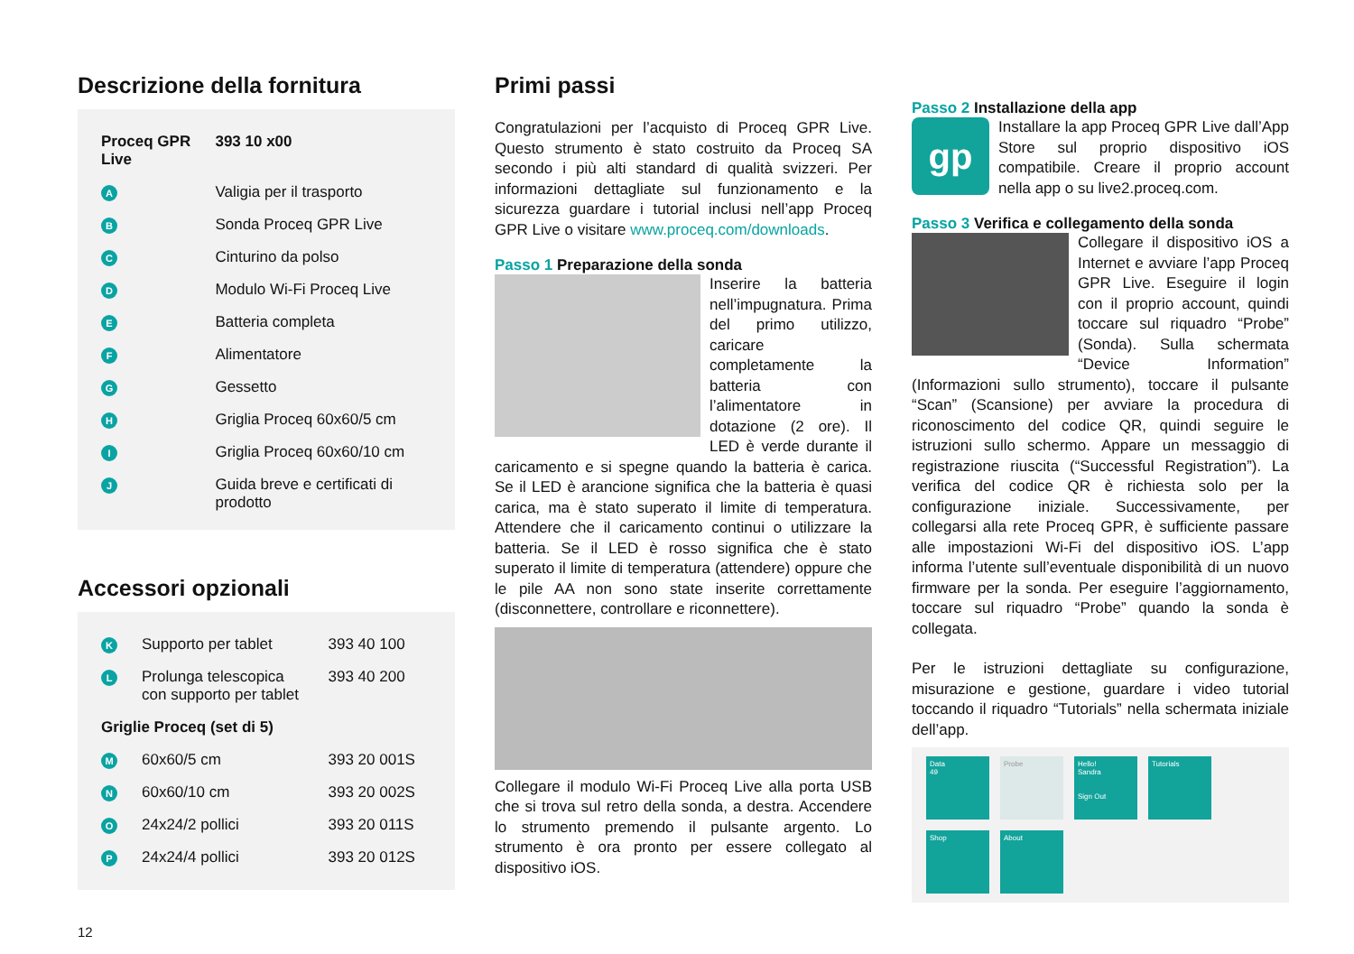Descrizione della fornitura
| Proceq GPR Live | | 393 10 x00 |
| A | Valigia per il trasporto | |
| B | Sonda Proceq GPR Live | |
| C | Cinturino da polso | |
| D | Modulo Wi-Fi Proceq Live | |
| E | Batteria completa | |
| F | Alimentatore | |
| G | Gessetto | |
| H | Griglia Proceq 60x60/5 cm | |
| I | Griglia Proceq 60x60/10 cm | |
| J | Guida breve e certificati di prodotto | |
Accessori opzionali
| K | Supporto per tablet | 393 40 100 |
| L | Prolunga telescopica con supporto per tablet | 393 40 200 |
| Griglie Proceq (set di 5) | | |
| M | 60x60/5 cm | 393 20 001S |
| N | 60x60/10 cm | 393 20 002S |
| O | 24x24/2 pollici | 393 20 011S |
| P | 24x24/4 pollici | 393 20 012S |
12
Primi passi
Congratulazioni per l’acquisto di Proceq GPR Live. Questo strumento è stato costruito da Proceq SA secondo i più alti standard di qualità svizzeri. Per informazioni dettagliate sul funzionamento e la sicurezza guardare i tutorial inclusi nell’app Proceq GPR Live o visitare www.proceq.com/downloads.
Passo 1 Preparazione della sonda
Inserire la batteria nell’impugnatura. Prima del primo utilizzo, caricare completamente la batteria con l’alimentatore in dotazione (2 ore). Il LED è verde durante il caricamento e si spegne quando la batteria è carica. Se il LED è arancione significa che la batteria è quasi carica, ma è stato superato il limite di temperatura. Attendere che il caricamento continui o utilizzare la batteria. Se il LED è rosso significa che è stato superato il limite di temperatura (attendere) oppure che le pile AA non sono state inserite correttamente (disconnettere, controllare e riconnettere).
Collegare il modulo Wi-Fi Proceq Live alla porta USB che si trova sul retro della sonda, a destra. Accendere lo strumento premendo il pulsante argento. Lo strumento è ora pronto per essere collegato al dispositivo iOS.
Passo 2 Installazione della app
gp Installare la app Proceq GPR Live dall’App Store sul proprio dispositivo iOS compatibile. Creare il proprio account nella app o su live2.proceq.com.
Passo 3 Verifica e collegamento della sonda
Collegare il dispositivo iOS a Internet e avviare l’app Proceq GPR Live. Eseguire il login con il proprio account, quindi toccare sul riquadro “Probe” (Sonda). Sulla schermata “Device Information” (Informazioni sullo strumento), toccare il pulsante “Scan” (Scansione) per avviare la procedura di riconoscimento del codice QR, quindi seguire le istruzioni sullo schermo. Appare un messaggio di registrazione riuscita (“Successful Registration”). La verifica del codice QR è richiesta solo per la configurazione iniziale. Successivamente, per collegarsi alla rete Proceq GPR, è sufficiente passare alle impostazioni Wi-Fi del dispositivo iOS. L’app informa l’utente sull’eventuale disponibilità di un nuovo firmware per la sonda. Per eseguire l’aggiornamento, toccare sul riquadro “Probe” quando la sonda è collegata.
Per le istruzioni dettagliate su configurazione, misurazione e gestione, guardare i video tutorial toccando il riquadro “Tutorials” nella schermata iniziale dell’app.
Data
49
Probe
Hello!
Sandra
Sign Out
Tutorials
Shop
About